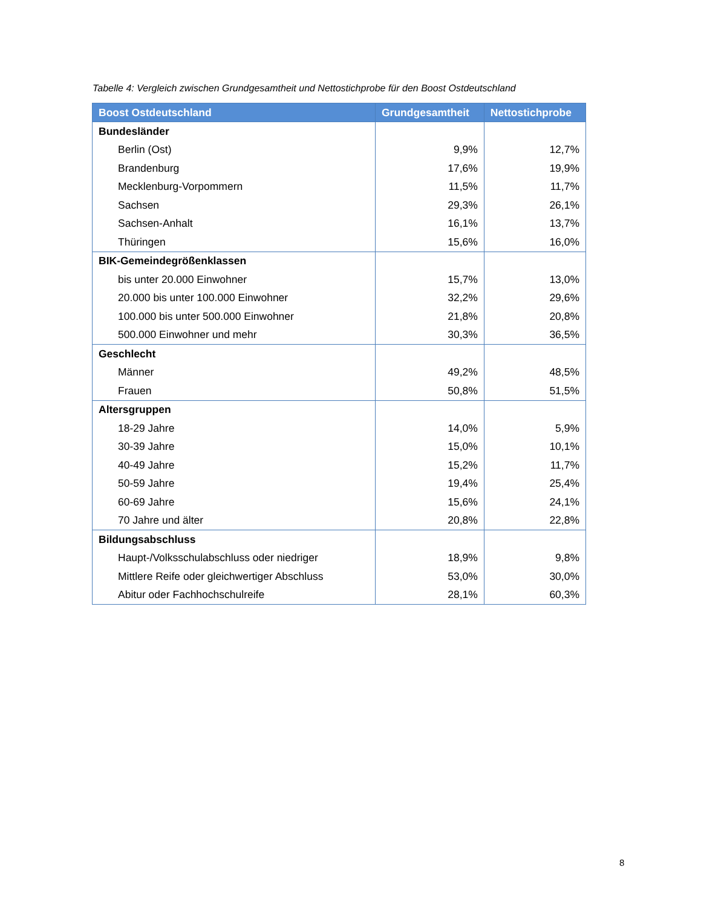Tabelle 4: Vergleich zwischen Grundgesamtheit und Nettostichprobe für den Boost Ostdeutschland
| Boost Ostdeutschland | Grundgesamtheit | Nettostichprobe |
| --- | --- | --- |
| Bundesländer | | |
| Berlin (Ost) | 9,9% | 12,7% |
| Brandenburg | 17,6% | 19,9% |
| Mecklenburg-Vorpommern | 11,5% | 11,7% |
| Sachsen | 29,3% | 26,1% |
| Sachsen-Anhalt | 16,1% | 13,7% |
| Thüringen | 15,6% | 16,0% |
| BIK-Gemeindegrößenklassen | | |
| bis unter 20.000 Einwohner | 15,7% | 13,0% |
| 20.000 bis unter 100.000 Einwohner | 32,2% | 29,6% |
| 100.000 bis unter 500.000 Einwohner | 21,8% | 20,8% |
| 500.000 Einwohner und mehr | 30,3% | 36,5% |
| Geschlecht | | |
| Männer | 49,2% | 48,5% |
| Frauen | 50,8% | 51,5% |
| Altersgruppen | | |
| 18-29 Jahre | 14,0% | 5,9% |
| 30-39 Jahre | 15,0% | 10,1% |
| 40-49 Jahre | 15,2% | 11,7% |
| 50-59 Jahre | 19,4% | 25,4% |
| 60-69 Jahre | 15,6% | 24,1% |
| 70 Jahre und älter | 20,8% | 22,8% |
| Bildungsabschluss | | |
| Haupt-/Volksschulabschluss oder niedriger | 18,9% | 9,8% |
| Mittlere Reife oder gleichwertiger Abschluss | 53,0% | 30,0% |
| Abitur oder Fachhochschulreife | 28,1% | 60,3% |
8